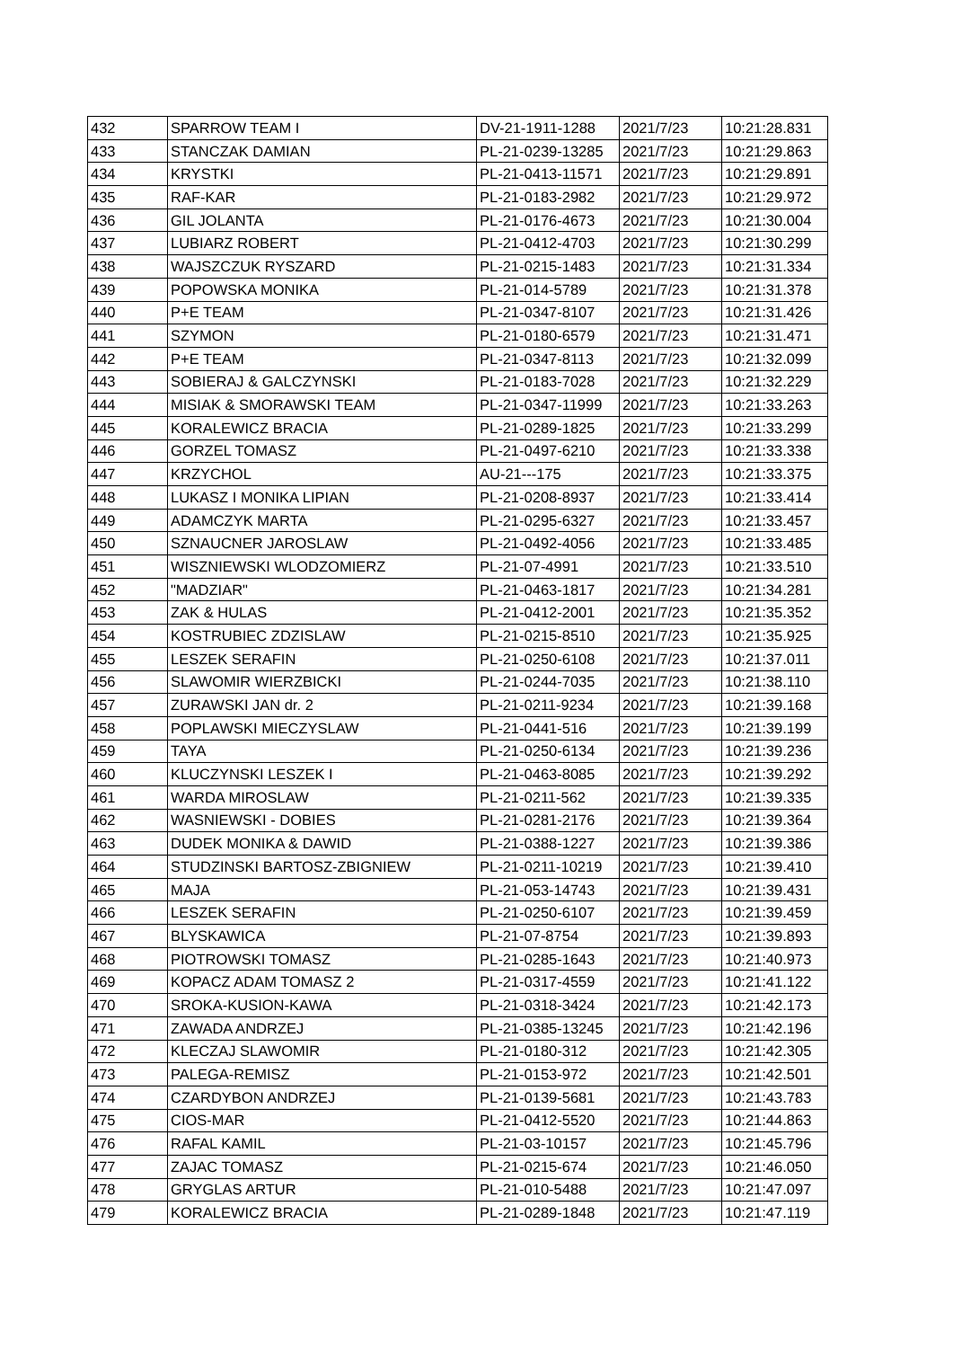| 432 | SPARROW TEAM I | DV-21-1911-1288 | 2021/7/23 | 10:21:28.831 |
| 433 | STANCZAK DAMIAN | PL-21-0239-13285 | 2021/7/23 | 10:21:29.863 |
| 434 | KRYSTKI | PL-21-0413-11571 | 2021/7/23 | 10:21:29.891 |
| 435 | RAF-KAR | PL-21-0183-2982 | 2021/7/23 | 10:21:29.972 |
| 436 | GIL JOLANTA | PL-21-0176-4673 | 2021/7/23 | 10:21:30.004 |
| 437 | LUBIARZ ROBERT | PL-21-0412-4703 | 2021/7/23 | 10:21:30.299 |
| 438 | WAJSZCZUK RYSZARD | PL-21-0215-1483 | 2021/7/23 | 10:21:31.334 |
| 439 | POPOWSKA MONIKA | PL-21-014-5789 | 2021/7/23 | 10:21:31.378 |
| 440 | P+E TEAM | PL-21-0347-8107 | 2021/7/23 | 10:21:31.426 |
| 441 | SZYMON | PL-21-0180-6579 | 2021/7/23 | 10:21:31.471 |
| 442 | P+E TEAM | PL-21-0347-8113 | 2021/7/23 | 10:21:32.099 |
| 443 | SOBIERAJ & GALCZYNSKI | PL-21-0183-7028 | 2021/7/23 | 10:21:32.229 |
| 444 | MISIAK & SMORAWSKI TEAM | PL-21-0347-11999 | 2021/7/23 | 10:21:33.263 |
| 445 | KORALEWICZ BRACIA | PL-21-0289-1825 | 2021/7/23 | 10:21:33.299 |
| 446 | GORZEL TOMASZ | PL-21-0497-6210 | 2021/7/23 | 10:21:33.338 |
| 447 | KRZYCHOL | AU-21---175 | 2021/7/23 | 10:21:33.375 |
| 448 | LUKASZ I MONIKA LIPIAN | PL-21-0208-8937 | 2021/7/23 | 10:21:33.414 |
| 449 | ADAMCZYK MARTA | PL-21-0295-6327 | 2021/7/23 | 10:21:33.457 |
| 450 | SZNAUCNER JAROSLAW | PL-21-0492-4056 | 2021/7/23 | 10:21:33.485 |
| 451 | WISZNIEWSKI WLODZOMIERZ | PL-21-07-4991 | 2021/7/23 | 10:21:33.510 |
| 452 | "MADZIAR" | PL-21-0463-1817 | 2021/7/23 | 10:21:34.281 |
| 453 | ZAK & HULAS | PL-21-0412-2001 | 2021/7/23 | 10:21:35.352 |
| 454 | KOSTRUBIEC ZDZISLAW | PL-21-0215-8510 | 2021/7/23 | 10:21:35.925 |
| 455 | LESZEK SERAFIN | PL-21-0250-6108 | 2021/7/23 | 10:21:37.011 |
| 456 | SLAWOMIR WIERZBICKI | PL-21-0244-7035 | 2021/7/23 | 10:21:38.110 |
| 457 | ZURAWSKI JAN dr. 2 | PL-21-0211-9234 | 2021/7/23 | 10:21:39.168 |
| 458 | POPLAWSKI MIECZYSLAW | PL-21-0441-516 | 2021/7/23 | 10:21:39.199 |
| 459 | TAYA | PL-21-0250-6134 | 2021/7/23 | 10:21:39.236 |
| 460 | KLUCZYNSKI LESZEK I | PL-21-0463-8085 | 2021/7/23 | 10:21:39.292 |
| 461 | WARDA MIROSLAW | PL-21-0211-562 | 2021/7/23 | 10:21:39.335 |
| 462 | WASNIEWSKI - DOBIES | PL-21-0281-2176 | 2021/7/23 | 10:21:39.364 |
| 463 | DUDEK MONIKA & DAWID | PL-21-0388-1227 | 2021/7/23 | 10:21:39.386 |
| 464 | STUDZINSKI BARTOSZ-ZBIGNIEW | PL-21-0211-10219 | 2021/7/23 | 10:21:39.410 |
| 465 | MAJA | PL-21-053-14743 | 2021/7/23 | 10:21:39.431 |
| 466 | LESZEK SERAFIN | PL-21-0250-6107 | 2021/7/23 | 10:21:39.459 |
| 467 | BLYSKAWICA | PL-21-07-8754 | 2021/7/23 | 10:21:39.893 |
| 468 | PIOTROWSKI TOMASZ | PL-21-0285-1643 | 2021/7/23 | 10:21:40.973 |
| 469 | KOPACZ ADAM TOMASZ 2 | PL-21-0317-4559 | 2021/7/23 | 10:21:41.122 |
| 470 | SROKA-KUSION-KAWA | PL-21-0318-3424 | 2021/7/23 | 10:21:42.173 |
| 471 | ZAWADA ANDRZEJ | PL-21-0385-13245 | 2021/7/23 | 10:21:42.196 |
| 472 | KLECZAJ SLAWOMIR | PL-21-0180-312 | 2021/7/23 | 10:21:42.305 |
| 473 | PALEGA-REMISZ | PL-21-0153-972 | 2021/7/23 | 10:21:42.501 |
| 474 | CZARDYBON ANDRZEJ | PL-21-0139-5681 | 2021/7/23 | 10:21:43.783 |
| 475 | CIOS-MAR | PL-21-0412-5520 | 2021/7/23 | 10:21:44.863 |
| 476 | RAFAL KAMIL | PL-21-03-10157 | 2021/7/23 | 10:21:45.796 |
| 477 | ZAJAC TOMASZ | PL-21-0215-674 | 2021/7/23 | 10:21:46.050 |
| 478 | GRYGLAS ARTUR | PL-21-010-5488 | 2021/7/23 | 10:21:47.097 |
| 479 | KORALEWICZ BRACIA | PL-21-0289-1848 | 2021/7/23 | 10:21:47.119 |